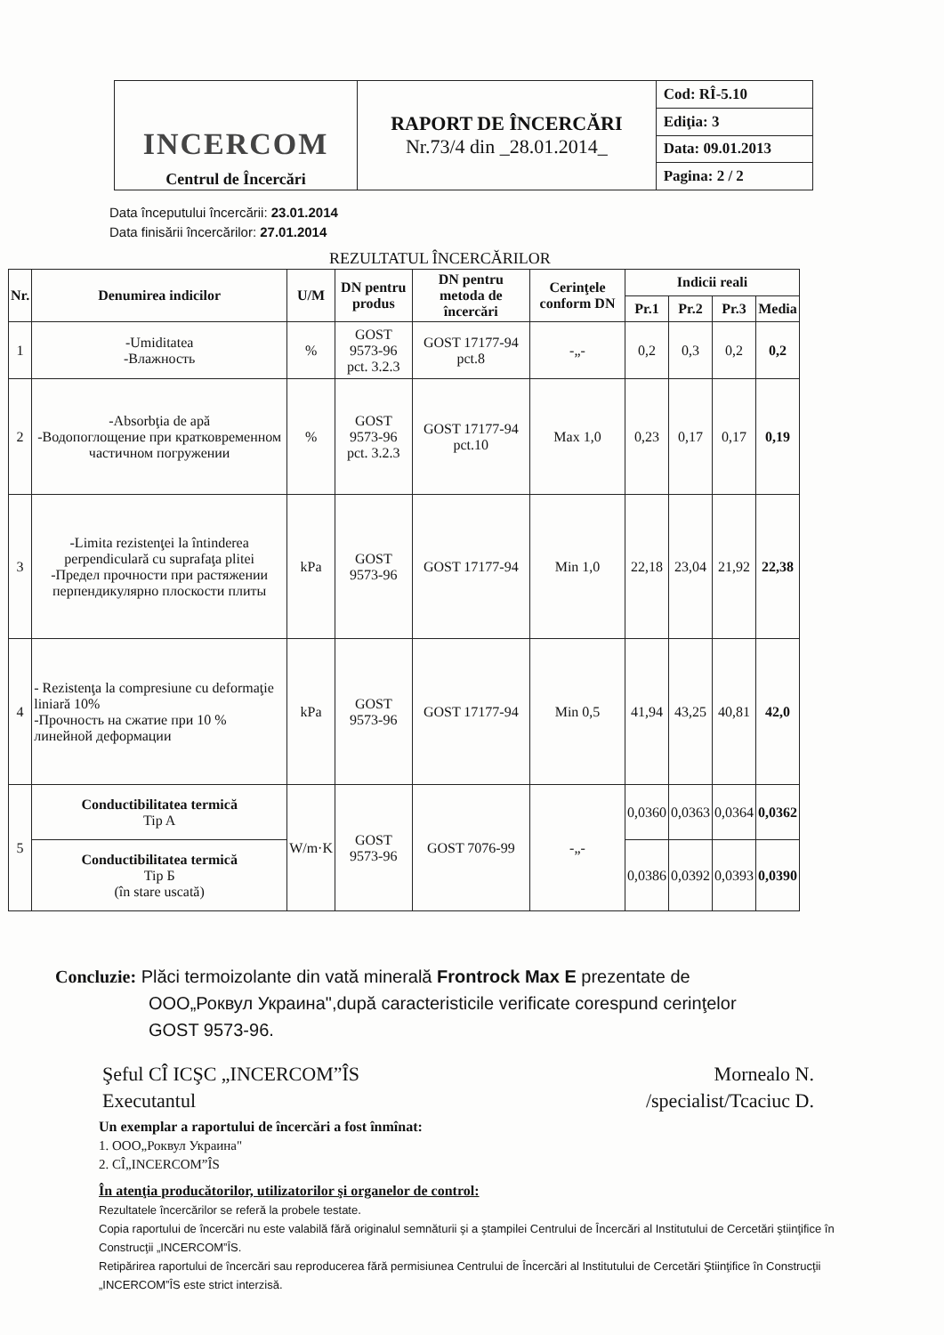| INCERCOM Centrul de Încercări | RAPORT DE ÎNCERCĂRI Nr.73/4 din _28.01.2014_ | Cod: RÎ-5.10 |
| | | Ediţia: 3 |
| | | Data: 09.01.2013 |
| | | Pagina: 2 / 2 |
Data începutului încercării: 23.01.2014
Data finisării încercărilor: 27.01.2014
REZULTATUL ÎNCERCĂRILOR
| Nr. | Denumirea indicilor | U/M | DN pentru produs | DN pentru metoda de încercări | Cerinţele conform DN | Indicii reali | | | |
| --- | --- | --- | --- | --- | --- | --- | --- | --- | --- |
| | | | | | | Pr.1 | Pr.2 | Pr.3 | Media |
| 1 | -Umiditatea -Влажность | % | GOST 9573-96 pct. 3.2.3 | GOST 17177-94 pct.8 | -„- | 0,2 | 0,3 | 0,2 | 0,2 |
| 2 | -Absorbţia de apă -Водопоглощение при кратковременном частичном погружении | % | GOST 9573-96 pct. 3.2.3 | GOST 17177-94 pct.10 | Max 1,0 | 0,23 | 0,17 | 0,17 | 0,19 |
| 3 | -Limita rezistenţei la întinderea perpendiculară cu suprafaţa plitei -Предел прочности при растяжении перпендикулярно плоскости плиты | kPa | GOST 9573-96 | GOST 17177-94 | Min 1,0 | 22,18 | 23,04 | 21,92 | 22,38 |
| 4 | - Rezistenţa la compresiune cu deformaţie liniară 10% -Прочность на сжатие при 10 % линейной деформации | kPa | GOST 9573-96 | GOST 17177-94 | Min 0,5 | 41,94 | 43,25 | 40,81 | 42,0 |
| 5 | Conductibilitatea termică Tip A | W/m·K | GOST 9573-96 | GOST 7076-99 | -„- | 0,0360 | 0,0363 | 0,0364 | 0,0362 |
| | Conductibilitatea termică Tip Б (în stare uscată) | | | | | 0,0386 | 0,0392 | 0,0393 | 0,0390 |
Concluzie: Plăci termoizolante din vată minerală Frontrock Max E prezentate de
ООО„Роквул Украина",după caracteristicile verificate corespund cerinţelor
GOST 9573-96.
Şeful CÎ ICŞC „INCERCOM”ÎS
Executantul
Mornealo N.
/specialist/Tcaciuc D.
Un exemplar a raportului de încercări a fost înmînat:
1. ООО„Роквул Украина"
2. CÎ„INCERCOM”ÎS
În atenţia producătorilor, utilizatorilor şi organelor de control:
Rezultatele încercărilor se referă la probele testate.
Copia raportului de încercări nu este valabilă fără originalul semnăturii şi a ştampilei Centrului de Încercări al Institutului de Cercetări ştiinţifice în Construcţii „INCERCOM”ÎS.
Retipărirea raportului de încercări sau reproducerea fără permisiunea Centrului de Încercări al Institutului de Cercetări Ştiinţifice în Construcţii „INCERCOM”ÎS este strict interzisă.